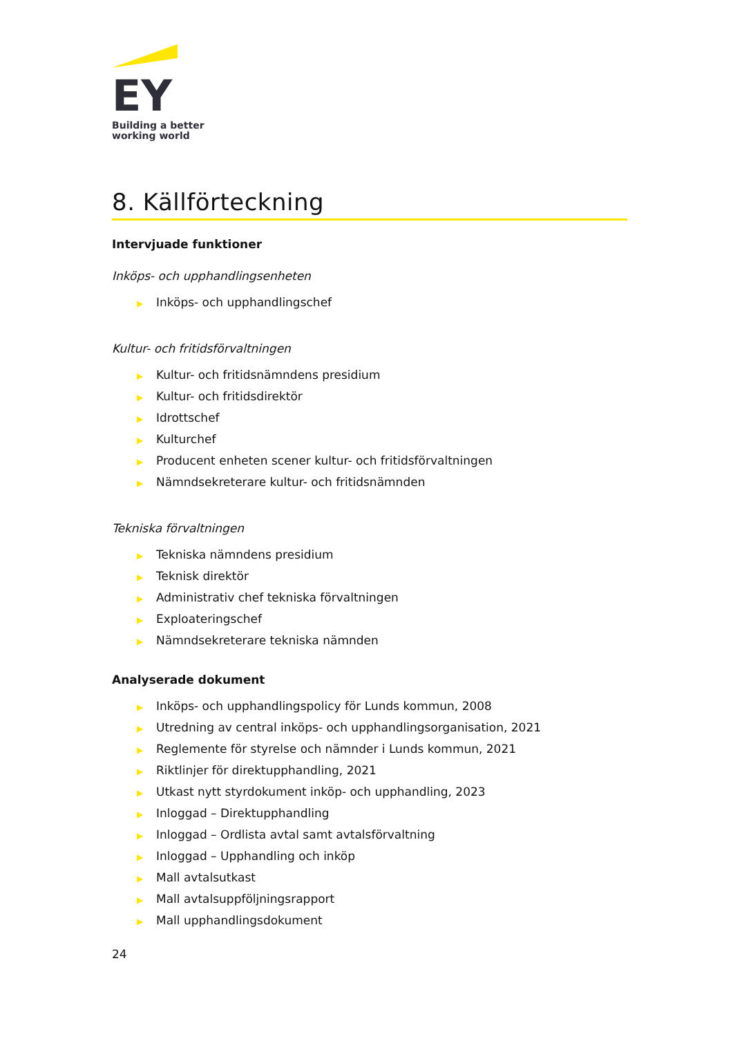EY
Building a better
working world
8. Källförteckning
Intervjuade funktioner
Inköps- och upphandlingsenheten
▶ Inköps- och upphandlingschef
Kultur- och fritidsförvaltningen
▶ Kultur- och fritidsnämndens presidium
▶ Kultur- och fritidsdirektör
▶ Idrottschef
▶ Kulturchef
▶ Producent enheten scener kultur- och fritidsförvaltningen
▶ Nämndsekreterare kultur- och fritidsnämnden
Tekniska förvaltningen
▶ Tekniska nämndens presidium
▶ Teknisk direktör
▶ Administrativ chef tekniska förvaltningen
▶ Exploateringschef
▶ Nämndsekreterare tekniska nämnden
Analyserade dokument
▶ Inköps- och upphandlingspolicy för Lunds kommun, 2008
▶ Utredning av central inköps- och upphandlingsorganisation, 2021
▶ Reglemente för styrelse och nämnder i Lunds kommun, 2021
▶ Riktlinjer för direktupphandling, 2021
▶ Utkast nytt styrdokument inköp- och upphandling, 2023
▶ Inloggad – Direktupphandling
▶ Inloggad – Ordlista avtal samt avtalsförvaltning
▶ Inloggad – Upphandling och inköp
▶ Mall avtalsutkast
▶ Mall avtalsuppföljningsrapport
▶ Mall upphandlingsdokument
24